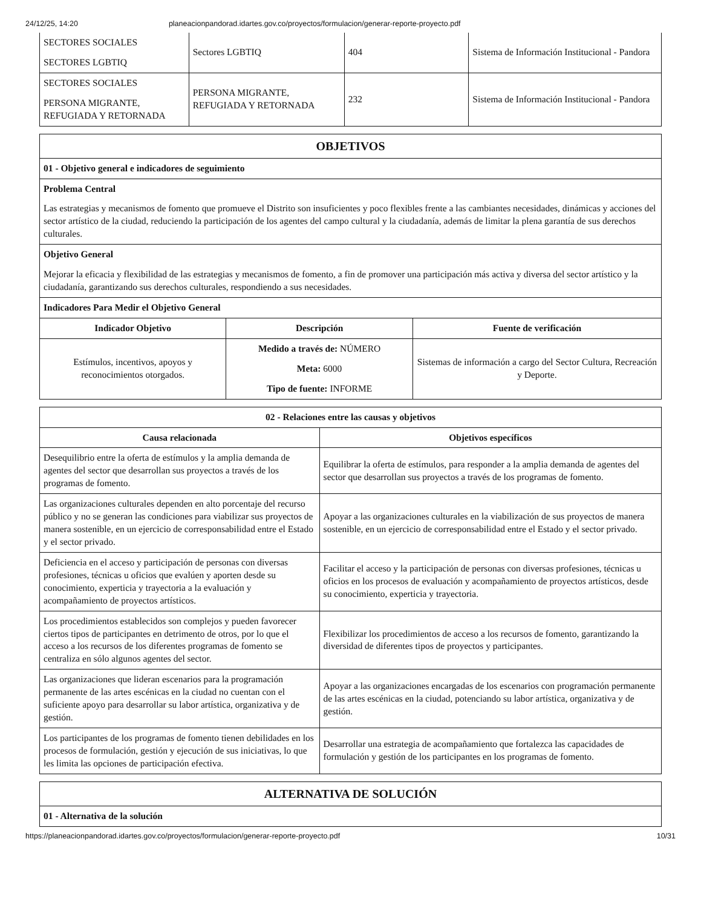24/12/25, 14:20 planeacionpandorad.idartes.gov.co/proyectos/formulacion/generar-reporte-proyecto.pdf
| SECTORES SOCIALES SECTORES LGBTIQ | Sectores LGBTIQ | 404 | Sistema de Información Institucional - Pandora |
| SECTORES SOCIALES PERSONA MIGRANTE, REFUGIADA Y RETORNADA | PERSONA MIGRANTE, REFUGIADA Y RETORNADA | 232 | Sistema de Información Institucional - Pandora |
| OBJETIVOS | | |
| 01 - Objetivo general e indicadores de seguimiento | | |
| Problema Central Las estrategias y mecanismos de fomento que promueve el Distrito son insuficientes y poco flexibles frente a las cambiantes necesidades, dinámicas y acciones del sector artístico de la ciudad, reduciendo la participación de los agentes del campo cultural y la ciudadanía, además de limitar la plena garantía de sus derechos culturales. | | |
| Objetivo General Mejorar la eficacia y flexibilidad de las estrategias y mecanismos de fomento, a fin de promover una participación más activa y diversa del sector artístico y la ciudadanía, garantizando sus derechos culturales, respondiendo a sus necesidades. | | |
| Indicadores Para Medir el Objetivo General | | |
| Indicador Objetivo | Descripción | Fuente de verificación |
| Estímulos, incentivos, apoyos y reconocimientos otorgados. | Medido a través de: NÚMERO Meta: 6000 Tipo de fuente: INFORME | Sistemas de información a cargo del Sector Cultura, Recreación y Deporte. |
| 02 - Relaciones entre las causas y objetivos | |
| --- | --- |
| Causa relacionada | Objetivos específicos |
| Desequilibrio entre la oferta de estímulos y la amplia demanda de agentes del sector que desarrollan sus proyectos a través de los programas de fomento. | Equilibrar la oferta de estímulos, para responder a la amplia demanda de agentes del sector que desarrollan sus proyectos a través de los programas de fomento. |
| Las organizaciones culturales dependen en alto porcentaje del recurso público y no se generan las condiciones para viabilizar sus proyectos de manera sostenible, en un ejercicio de corresponsabilidad entre el Estado y el sector privado. | Apoyar a las organizaciones culturales en la viabilización de sus proyectos de manera sostenible, en un ejercicio de corresponsabilidad entre el Estado y el sector privado. |
| Deficiencia en el acceso y participación de personas con diversas profesiones, técnicas u oficios que evalúen y aporten desde su conocimiento, experticia y trayectoria a la evaluación y acompañamiento de proyectos artísticos. | Facilitar el acceso y la participación de personas con diversas profesiones, técnicas u oficios en los procesos de evaluación y acompañamiento de proyectos artísticos, desde su conocimiento, experticia y trayectoria. |
| Los procedimientos establecidos son complejos y pueden favorecer ciertos tipos de participantes en detrimento de otros, por lo que el acceso a los recursos de los diferentes programas de fomento se centraliza en sólo algunos agentes del sector. | Flexibilizar los procedimientos de acceso a los recursos de fomento, garantizando la diversidad de diferentes tipos de proyectos y participantes. |
| Las organizaciones que lideran escenarios para la programación permanente de las artes escénicas en la ciudad no cuentan con el suficiente apoyo para desarrollar su labor artística, organizativa y de gestión. | Apoyar a las organizaciones encargadas de los escenarios con programación permanente de las artes escénicas en la ciudad, potenciando su labor artística, organizativa y de gestión. |
| Los participantes de los programas de fomento tienen debilidades en los procesos de formulación, gestión y ejecución de sus iniciativas, lo que les limita las opciones de participación efectiva. | Desarrollar una estrategia de acompañamiento que fortalezca las capacidades de formulación y gestión de los participantes en los programas de fomento. |
| ALTERNATIVA DE SOLUCIÓN |
| 01 - Alternativa de la solución |
https://planeacionpandorad.idartes.gov.co/proyectos/formulacion/generar-reporte-proyecto.pdf 10/31